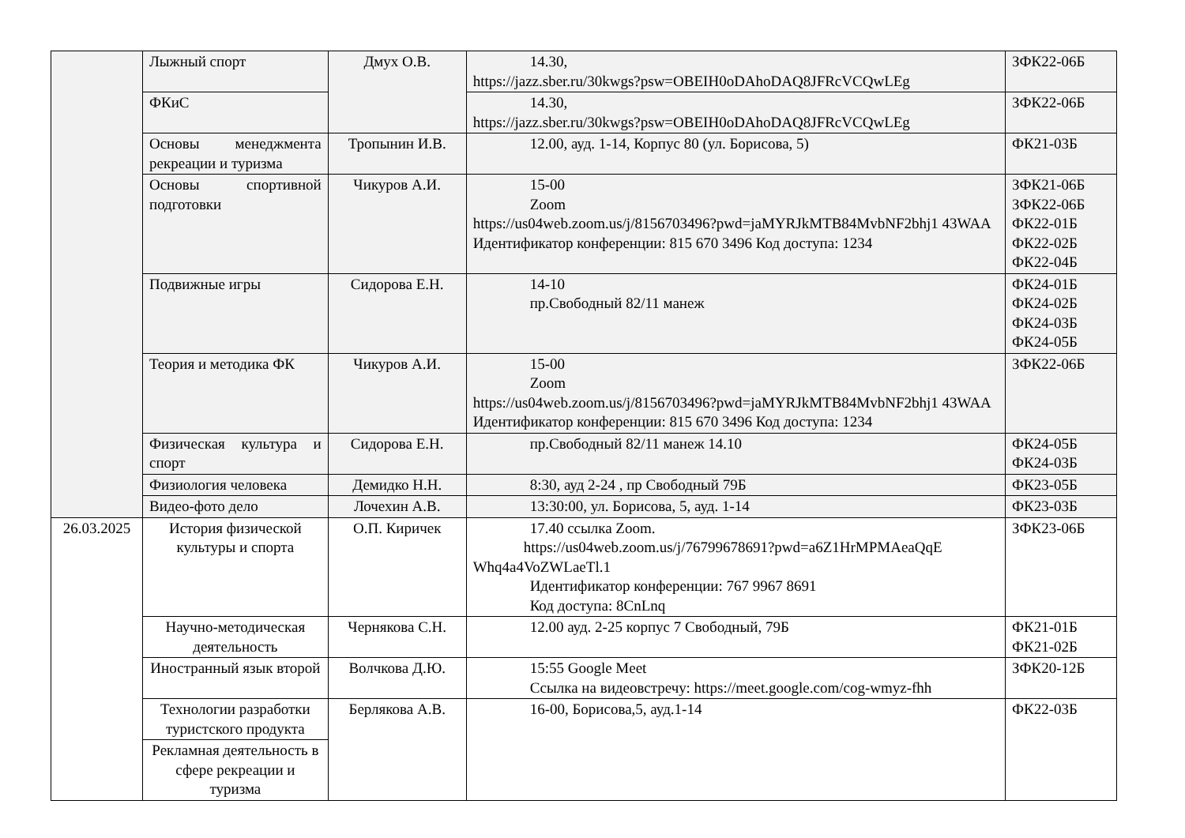| | Лыжный спорт | Дмух О.В. | 14.30, https://jazz.sber.ru/30kwgs?psw=OBEIH0oDAhoDAQ8JFRcVCQwLEg | ЗФК22-06Б |
| | ФКиС | | 14.30, https://jazz.sber.ru/30kwgs?psw=OBEIH0oDAhoDAQ8JFRcVCQwLEg | ЗФК22-06Б |
| | Основы менеджмента рекреации и туризма | Тропынин И.В. | 12.00, ауд. 1-14, Корпус 80 (ул. Борисова, 5) | ФК21-03Б |
| | Основы спортивной подготовки | Чикуров А.И. | 15-00 Zoom https://us04web.zoom.us/j/8156703496?pwd=jaMYRJkMTB84MvbNF2bhj1 43WAA Идентификатор конференции: 815 670 3496 Код доступа: 1234 | ЗФК21-06Б ЗФК22-06Б ФК22-01Б ФК22-02Б ФК22-04Б |
| | Подвижные игры | Сидорова Е.Н. | 14-10 пр.Свободный 82/11 манеж | ФК24-01Б ФК24-02Б ФК24-03Б ФК24-05Б |
| | Теория и методика ФК | Чикуров А.И. | 15-00 Zoom https://us04web.zoom.us/j/8156703496?pwd=jaMYRJkMTB84MvbNF2bhj1 43WAA Идентификатор конференции: 815 670 3496 Код доступа: 1234 | ЗФК22-06Б |
| | Физическая культура и спорт | Сидорова Е.Н. | пр.Свободный 82/11 манеж 14.10 | ФК24-05Б ФК24-03Б |
| | Физиология человека | Демидко Н.Н. | 8:30, ауд 2-24 , пр Свободный 79Б | ФК23-05Б |
| | Видео-фото дело | Лочехин А.В. | 13:30:00, ул. Борисова, 5, ауд. 1-14 | ФК23-03Б |
| 26.03.2025 | История физической культуры и спорта | О.П. Киричек | 17.40 ссылка Zoom. https://us04web.zoom.us/j/76799678691?pwd=a6Z1HrMPMAeaQqE Whq4a4VoZWLaeTl.1 Идентификатор конференции: 767 9967 8691 Код доступа: 8CnLnq | ЗФК23-06Б |
| | Научно-методическая деятельность | Чернякова С.Н. | 12.00 ауд. 2-25 корпус 7 Свободный, 79Б | ФК21-01Б ФК21-02Б |
| | Иностранный язык второй | Волчкова Д.Ю. | 15:55 Google Meet Ссылка на видеовстречу: https://meet.google.com/cog-wmyz-fhh | ЗФК20-12Б |
| | Технологии разработки туристского продукта | Берлякова А.В. | 16-00, Борисова,5, ауд.1-14 | ФК22-03Б |
| | Рекламная деятельность в сфере рекреации и туризма | | | |